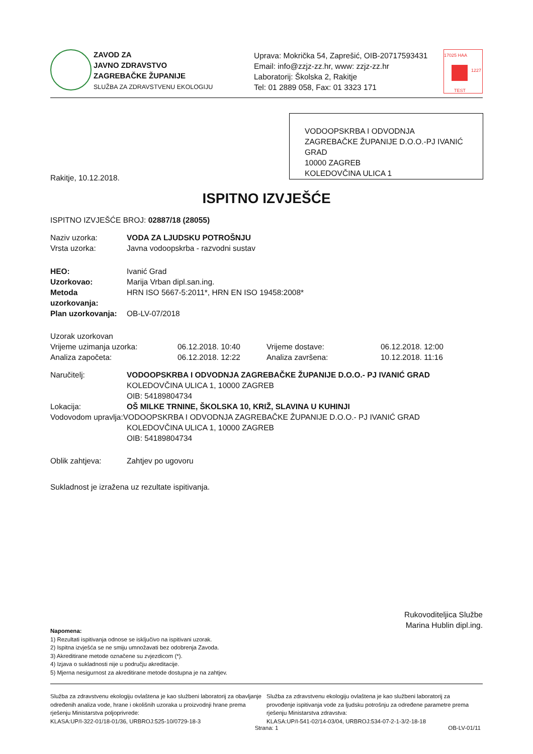ZAVOD ZA
JAVNO ZDRAVSTVO
ZAGREBAČKE ŽUPANIJE
SLUŽBA ZA ZDRAVSTVENU EKOLOGIJU
Uprava: Mokrička 54, Zaprešić, OIB-20717593431
Email: info@zzjz-zz.hr, www: zzjz-zz.hr
Laboratorij: Školska 2, Rakitje
Tel: 01 2889 058, Fax: 01 3323 171
17025 HAA
TEST
1227
VODOOPSKRBA I ODVODNJA ZAGREBAČKE ŽUPANIJE D.O.O.-PJ IVANIĆ GRAD
10000 ZAGREB
KOLEDOVČINA ULICA 1
Rakitje, 10.12.2018.
ISPITNO IZVJEŠĆE
ISPITNO IZVJEŠĆE BROJ: 02887/18 (28055)
| Naziv uzorka: | VODA ZA LJUDSKU POTROŠNJU |
| Vrsta uzorka: | Javna vodoopskrba - razvodni sustav |
| HEO: | Ivanić Grad |
| Uzorkovao: | Marija Vrban dipl.san.ing. |
| Metoda uzorkovanja: | HRN ISO 5667-5:2011*, HRN EN ISO 19458:2008* |
| Plan uzorkovanja: | OB-LV-07/2018 |
| Uzorak uzorkovan | | | |
| Vrijeme uzimanja uzorka: | 06.12.2018. 10:40 | Vrijeme dostave: | 06.12.2018. 12:00 |
| Analiza započeta: | 06.12.2018. 12:22 | Analiza završena: | 10.12.2018. 11:16 |
| Naručitelj: | VODOOPSKRBA I ODVODNJA ZAGREBAČKE ŽUPANIJE D.O.O.- PJ IVANIĆ GRAD KOLEDOVČINA ULICA 1, 10000 ZAGREB OIB: 54189804734 |
| Lokacija: | OŠ MILKE TRNINE, ŠKOLSKA 10, KRIŽ, SLAVINA U KUHINJI |
Vodovodom upravlja:VODOOPSKRBA I ODVODNJA ZAGREBAČKE ŽUPANIJE D.O.O.- PJ IVANIĆ GRAD
KOLEDOVČINA ULICA 1, 10000 ZAGREB
OIB: 54189804734
| Oblik zahtjeva: | Zahtjev po ugovoru |
Sukladnost je izražena uz rezultate ispitivanja.
Rukovoditeljica Službe
Marina Hublin dipl.ing.
Napomena:
1) Rezultati ispitivanja odnose se isključivo na ispitivani uzorak.
2) Ispitna izvješća se ne smiju umnožavati bez odobrenja Zavoda.
3) Akreditirane metode označene su zvjezdicom (*).
4) Izjava o sukladnosti nije u području akreditacije.
5) Mjerna nesigurnost za akreditirane metode dostupna je na zahtjev.
Služba za zdravstvenu ekologiju ovlaštena je kao službeni laboratorij za obavljanje određenih analiza vode, hrane i okolišnih uzoraka u proizvodnji hrane prema rješenju Ministarstva poljoprivrede:
KLASA:UP/I-322-01/18-01/36, URBROJ:525-10/0729-18-3
Služba za zdravstvenu ekologiju ovlaštena je kao službeni laboratorij za provođenje ispitivanja vode za ljudsku potrošnju za određene parametre prema rješenju Ministarstva zdravstva:
KLASA:UP/I-541-02/14-03/04, URBROJ:534-07-2-1-3/2-18-18
Strana: 1 OB-LV-01/11